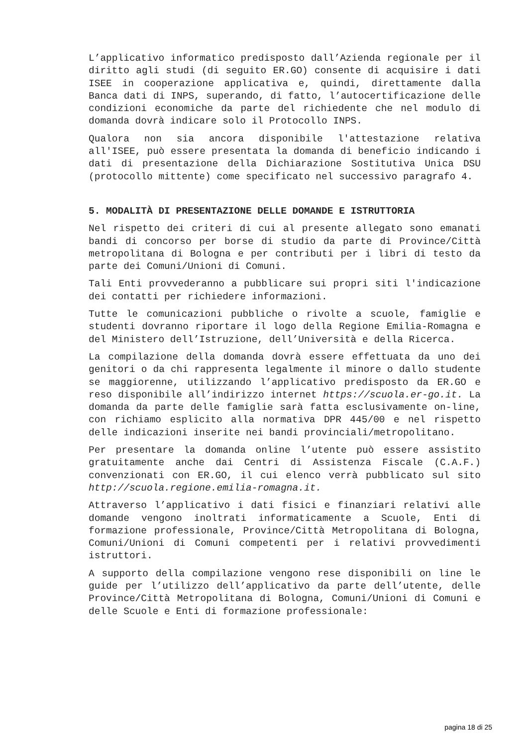L’applicativo informatico predisposto dall’Azienda regionale per il diritto agli studi (di seguito ER.GO) consente di acquisire i dati ISEE in cooperazione applicativa e, quindi, direttamente dalla Banca dati di INPS, superando, di fatto, l’autocertificazione delle condizioni economiche da parte del richiedente che nel modulo di domanda dovrà indicare solo il Protocollo INPS.
Qualora non sia ancora disponibile l'attestazione relativa all'ISEE, può essere presentata la domanda di beneficio indicando i dati di presentazione della Dichiarazione Sostitutiva Unica DSU (protocollo mittente) come specificato nel successivo paragrafo 4.
5. MODALITÀ DI PRESENTAZIONE DELLE DOMANDE E ISTRUTTORIA
Nel rispetto dei criteri di cui al presente allegato sono emanati bandi di concorso per borse di studio da parte di Province/Città metropolitana di Bologna e per contributi per i libri di testo da parte dei Comuni/Unioni di Comuni.
Tali Enti provvederanno a pubblicare sui propri siti l'indicazione dei contatti per richiedere informazioni.
Tutte le comunicazioni pubbliche o rivolte a scuole, famiglie e studenti dovranno riportare il logo della Regione Emilia-Romagna e del Ministero dell’Istruzione, dell’Università e della Ricerca.
La compilazione della domanda dovrà essere effettuata da uno dei genitori o da chi rappresenta legalmente il minore o dallo studente se maggiorenne, utilizzando l’applicativo predisposto da ER.GO e reso disponibile all’indirizzo internet https://scuola.er-go.it. La domanda da parte delle famiglie sarà fatta esclusivamente on-line, con richiamo esplicito alla normativa DPR 445/00 e nel rispetto delle indicazioni inserite nei bandi provinciali/metropolitano.
Per presentare la domanda online l’utente può essere assistito gratuitamente anche dai Centri di Assistenza Fiscale (C.A.F.) convenzionati con ER.GO, il cui elenco verrà pubblicato sul sito http://scuola.regione.emilia-romagna.it.
Attraverso l’applicativo i dati fisici e finanziari relativi alle domande vengono inoltrati informaticamente a Scuole, Enti di formazione professionale, Province/Città Metropolitana di Bologna, Comuni/Unioni di Comuni competenti per i relativi provvedimenti istruttori.
A supporto della compilazione vengono rese disponibili on line le guide per l’utilizzo dell’applicativo da parte dell’utente, delle Province/Città Metropolitana di Bologna, Comuni/Unioni di Comuni e delle Scuole e Enti di formazione professionale:
pagina 18 di 25